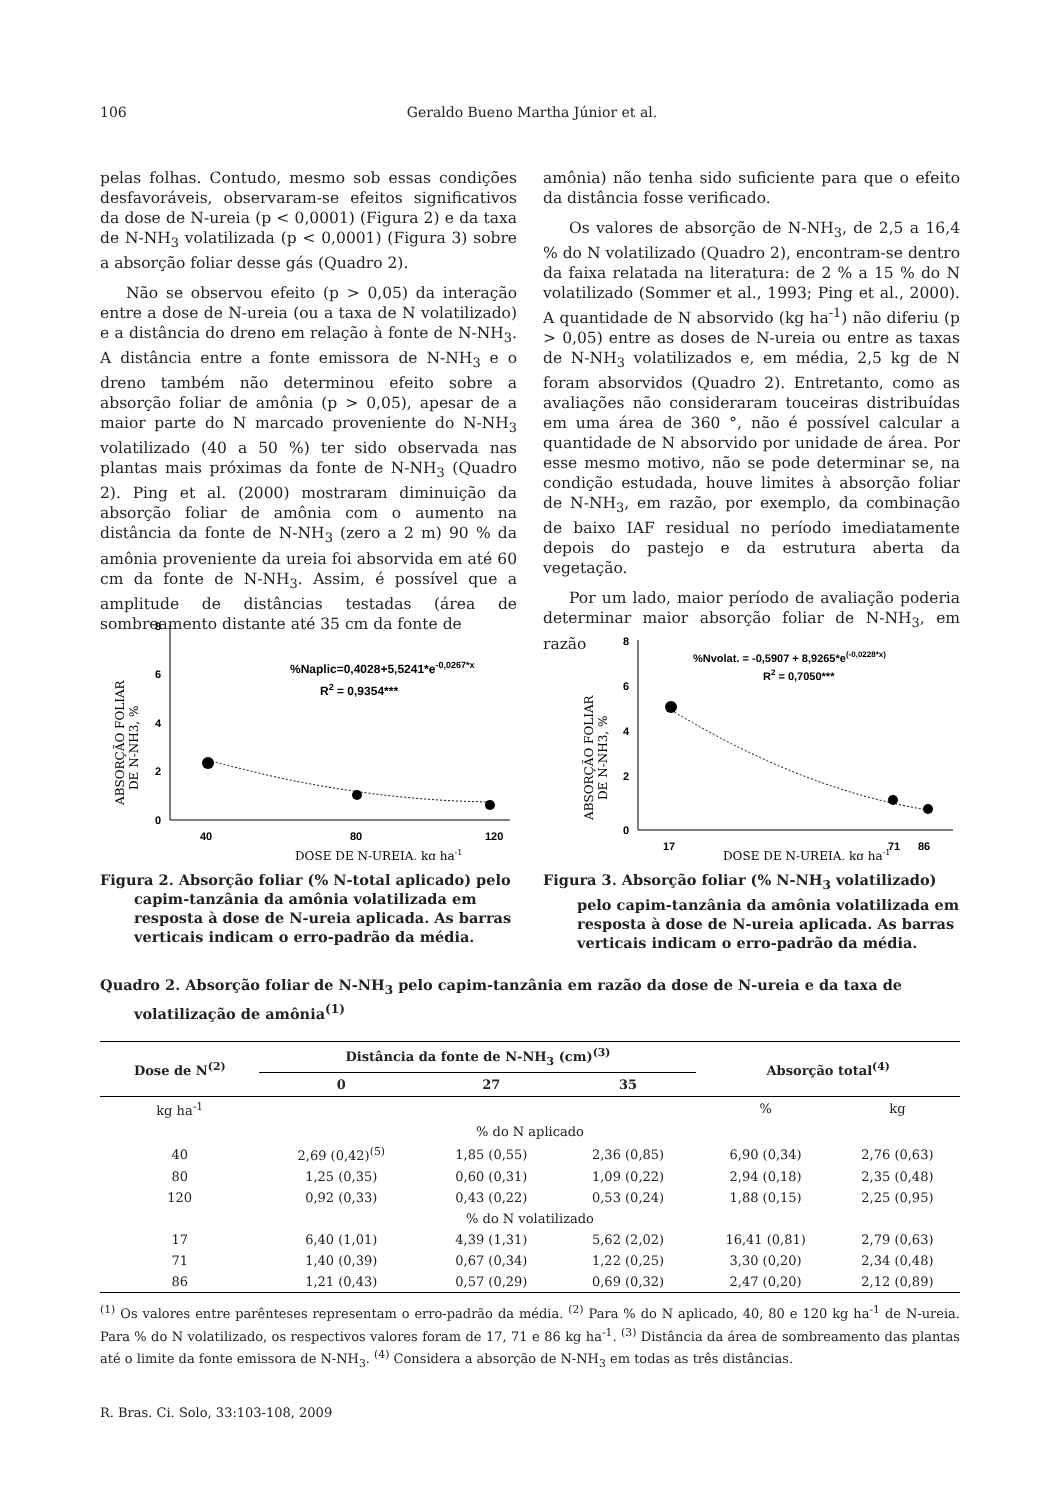106 Geraldo Bueno Martha Júnior et al.
pelas folhas. Contudo, mesmo sob essas condições desfavoráveis, observaram-se efeitos significativos da dose de N-ureia (p < 0,0001) (Figura 2) e da taxa de N-NH<sub>3</sub> volatilizada (p < 0,0001) (Figura 3) sobre a absorção foliar desse gás (Quadro 2).
Não se observou efeito (p > 0,05) da interação entre a dose de N-ureia (ou a taxa de N volatilizado) e a distância do dreno em relação à fonte de N-NH<sub>3</sub>. A distância entre a fonte emissora de N-NH<sub>3</sub> e o dreno também não determinou efeito sobre a absorção foliar de amônia (p > 0,05), apesar de a maior parte do N marcado proveniente do N-NH<sub>3</sub> volatilizado (40 a 50 %) ter sido observada nas plantas mais próximas da fonte de N-NH<sub>3</sub> (Quadro 2). Ping et al. (2000) mostraram diminuição da absorção foliar de amônia com o aumento na distância da fonte de N-NH<sub>3</sub> (zero a 2 m) 90 % da amônia proveniente da ureia foi absorvida em até 60 cm da fonte de N-NH<sub>3</sub>. Assim, é possível que a amplitude de distâncias testadas (área de sombreamento distante até 35 cm da fonte de
amônia) não tenha sido suficiente para que o efeito da distância fosse verificado.
Os valores de absorção de N-NH<sub>3</sub>, de 2,5 a 16,4 % do N volatilizado (Quadro 2), encontram-se dentro da faixa relatada na literatura: de 2 % a 15 % do N volatilizado (Sommer et al., 1993; Ping et al., 2000). A quantidade de N absorvido (kg ha<sup>-1</sup>) não diferiu (p > 0,05) entre as doses de N-ureia ou entre as taxas de N-NH<sub>3</sub> volatilizados e, em média, 2,5 kg de N foram absorvidos (Quadro 2). Entretanto, como as avaliações não consideraram touceiras distribuídas em uma área de 360 °, não é possível calcular a quantidade de N absorvido por unidade de área. Por esse mesmo motivo, não se pode determinar se, na condição estudada, houve limites à absorção foliar de N-NH<sub>3</sub>, em razão, por exemplo, da combinação de baixo IAF residual no período imediatamente depois do pastejo e da estrutura aberta da vegetação.
Por um lado, maior período de avaliação poderia determinar maior absorção foliar de N-NH<sub>3</sub>, em razão
8
6
4
2
0
40
80
120
%Naplic=0,4028+5,5241*e-0,0267*x
R2 = 0,9354***
DOSE DE N-UREIA, kg ha-1
ABSORÇÃO FOLIAR
DE N-NH3, %
Figura 2. Absorção foliar (% N-total aplicado) pelo capim-tanzânia da amônia volatilizada em resposta à dose de N-ureia aplicada. As barras verticais indicam o erro-padrão da média.
8
6
4
2
0
17
71
86
%Nvolat. = -0,5907 + 8,9265*e(-0,0228*x)
R2 = 0,7050***
DOSE DE N-UREIA, kg ha-1
ABSORÇÃO FOLIAR
DE N-NH3, %
Figura 3. Absorção foliar (% N-NH<sub>3</sub> volatilizado) pelo capim-tanzânia da amônia volatilizada em resposta à dose de N-ureia aplicada. As barras verticais indicam o erro-padrão da média.
Quadro 2. Absorção foliar de N-NH<sub>3</sub> pelo capim-tanzânia em razão da dose de N-ureia e da taxa de volatilização de amônia<sup>(1)</sup>
| Dose de N<sup>(2)</sup> | Distância da fonte de N-NH<sub>3</sub> (cm)<sup>(3)</sup> | | | Absorção total<sup>(4)</sup> | |
| --- | --- | --- | --- | --- | --- |
| | 0 | 27 | 35 | | |
| kg ha<sup>-1</sup> | | | | % | kg |
| % do N aplicado | | | | | |
| 40 | 2,69 (0,42)<sup>(5)</sup> | 1,85 (0,55) | 2,36 (0,85) | 6,90 (0,34) | 2,76 (0,63) |
| 80 | 1,25 (0,35) | 0,60 (0,31) | 1,09 (0,22) | 2,94 (0,18) | 2,35 (0,48) |
| 120 | 0,92 (0,33) | 0,43 (0,22) | 0,53 (0,24) | 1,88 (0,15) | 2,25 (0,95) |
| % do N volatilizado | | | | | |
| 17 | 6,40 (1,01) | 4,39 (1,31) | 5,62 (2,02) | 16,41 (0,81) | 2,79 (0,63) |
| 71 | 1,40 (0,39) | 0,67 (0,34) | 1,22 (0,25) | 3,30 (0,20) | 2,34 (0,48) |
| 86 | 1,21 (0,43) | 0,57 (0,29) | 0,69 (0,32) | 2,47 (0,20) | 2,12 (0,89) |
<sup>(1)</sup> Os valores entre parênteses representam o erro-padrão da média. <sup>(2)</sup> Para % do N aplicado, 40, 80 e 120 kg ha<sup>-1</sup> de N-ureia. Para % do N volatilizado, os respectivos valores foram de 17, 71 e 86 kg ha<sup>-1</sup>. <sup>(3)</sup> Distância da área de sombreamento das plantas até o limite da fonte emissora de N-NH<sub>3</sub>. <sup>(4)</sup> Considera a absorção de N-NH<sub>3</sub> em todas as três distâncias.
R. Bras. Ci. Solo, 33:103-108, 2009